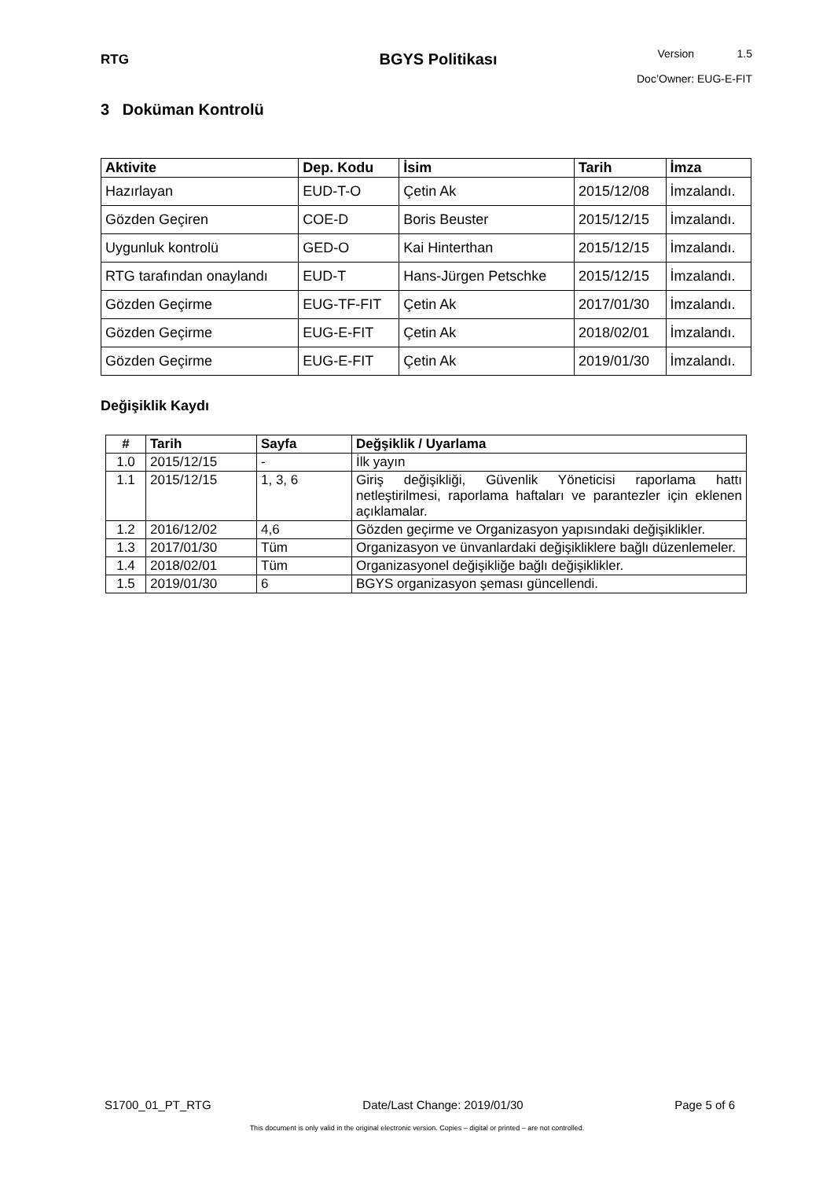RTG
BGYS Politikası
Version 1.5
Doc’Owner: EUG-E-FIT
3 Doküman Kontrolü
| Aktivite | Dep. Kodu | İsim | Tarih | İmza |
| --- | --- | --- | --- | --- |
| Hazırlayan | EUD-T-O | Çetin Ak | 2015/12/08 | İmzalandı. |
| Gözden Geçiren | COE-D | Boris Beuster | 2015/12/15 | İmzalandı. |
| Uygunluk kontrolü | GED-O | Kai Hinterthan | 2015/12/15 | İmzalandı. |
| RTG tarafından onaylandı | EUD-T | Hans-Jürgen Petschke | 2015/12/15 | İmzalandı. |
| Gözden Geçirme | EUG-TF-FIT | Çetin Ak | 2017/01/30 | İmzalandı. |
| Gözden Geçirme | EUG-E-FIT | Çetin Ak | 2018/02/01 | İmzalandı. |
| Gözden Geçirme | EUG-E-FIT | Çetin Ak | 2019/01/30 | İmzalandı. |
Değişiklik Kaydı
| # | Tarih | Sayfa | Değşiklik / Uyarlama |
| --- | --- | --- | --- |
| 1.0 | 2015/12/15 | - | İlk yayın |
| 1.1 | 2015/12/15 | 1, 3, 6 | Giriş değişikliği, Güvenlik Yöneticisi raporlama hattı netleştirilmesi, raporlama haftaları ve parantezler için eklenen açıklamalar. |
| 1.2 | 2016/12/02 | 4,6 | Gözden geçirme ve Organizasyon yapısındaki değişiklikler. |
| 1.3 | 2017/01/30 | Tüm | Organizasyon ve ünvanlardaki değişikliklere bağlı düzenlemeler. |
| 1.4 | 2018/02/01 | Tüm | Organizasyonel değişikliğe bağlı değişiklikler. |
| 1.5 | 2019/01/30 | 6 | BGYS organizasyon şeması güncellendi. |
S1700_01_PT_RTG Date/Last Change: 2019/01/30 Page 5 of 6
This document is only valid in the original electronic version. Copies – digital or printed – are not controlled.